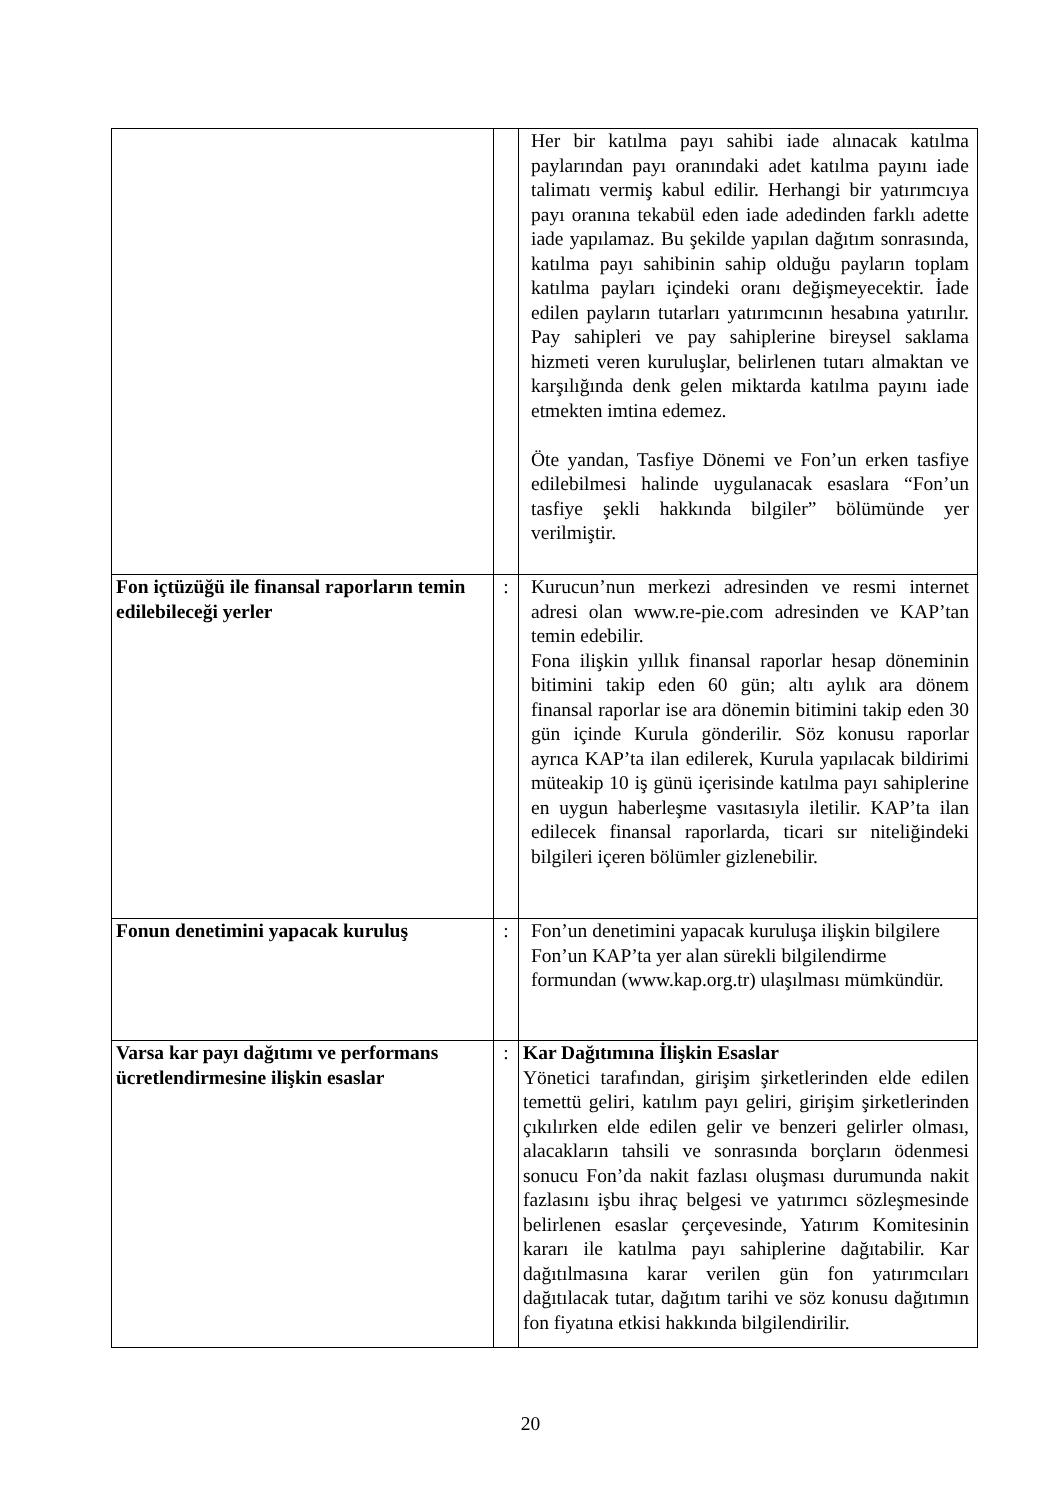| | | Her bir katılma payı sahibi iade alınacak katılma paylarından payı oranındaki adet katılma payını iade talimatı vermiş kabul edilir. Herhangi bir yatırımcıya payı oranına tekabül eden iade adedinden farklı adette iade yapılamaz. Bu şekilde yapılan dağıtım sonrasında, katılma payı sahibinin sahip olduğu payların toplam katılma payları içindeki oranı değişmeyecektir. İade edilen payların tutarları yatırımcının hesabına yatırılır. Pay sahipleri ve pay sahiplerine bireysel saklama hizmeti veren kuruluşlar, belirlenen tutarı almaktan ve karşılığında denk gelen miktarda katılma payını iade etmekten imtina edemez. Öte yandan, Tasfiye Dönemi ve Fon’un erken tasfiye edilebilmesi halinde uygulanacak esaslara “Fon’un tasfiye şekli hakkında bilgiler” bölümünde yer verilmiştir. |
| Fon içtüzüğü ile finansal raporların temin edilebileceği yerler | : | Kurucun’nun merkezi adresinden ve resmi internet adresi olan www.re-pie.com adresinden ve KAP’tan temin edebilir. Fona ilişkin yıllık finansal raporlar hesap döneminin bitimini takip eden 60 gün; altı aylık ara dönem finansal raporlar ise ara dönemin bitimini takip eden 30 gün içinde Kurula gönderilir. Söz konusu raporlar ayrıca KAP’ta ilan edilerek, Kurula yapılacak bildirimi müteakip 10 iş günü içerisinde katılma payı sahiplerine en uygun haberleşme vasıtasıyla iletilir. KAP’ta ilan edilecek finansal raporlarda, ticari sır niteliğindeki bilgileri içeren bölümler gizlenebilir. |
| Fonun denetimini yapacak kuruluş | : | Fon’un denetimini yapacak kuruluşa ilişkin bilgilere Fon’un KAP’ta yer alan sürekli bilgilendirme formundan (www.kap.org.tr) ulaşılması mümkündür. |
| Varsa kar payı dağıtımı ve performans ücretlendirmesine ilişkin esaslar | : | Kar Dağıtımına İlişkin Esaslar Yönetici tarafından, girişim şirketlerinden elde edilen temettü geliri, katılım payı geliri, girişim şirketlerinden çıkılırken elde edilen gelir ve benzeri gelirler olması, alacakların tahsili ve sonrasında borçların ödenmesi sonucu Fon’da nakit fazlası oluşması durumunda nakit fazlasını işbu ihraç belgesi ve yatırımcı sözleşmesinde belirlenen esaslar çerçevesinde, Yatırım Komitesinin kararı ile katılma payı sahiplerine dağıtabilir. Kar dağıtılmasına karar verilen gün fon yatırımcıları dağıtılacak tutar, dağıtım tarihi ve söz konusu dağıtımın fon fiyatına etkisi hakkında bilgilendirilir. |
20